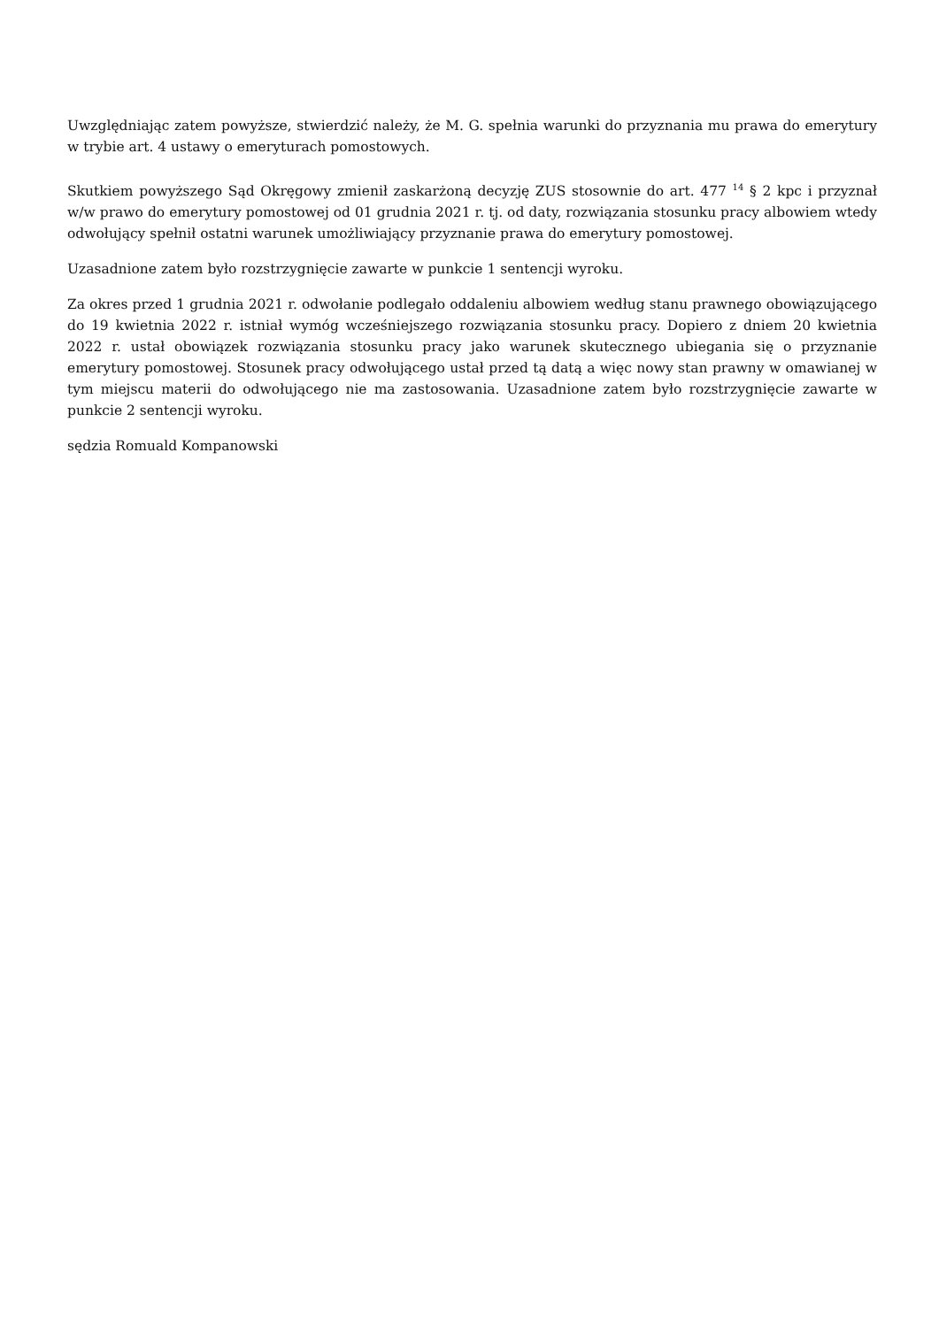Uwzględniając zatem powyższe, stwierdzić należy, że M. G. spełnia warunki do przyznania mu prawa do emerytury w trybie art. 4 ustawy o emeryturach pomostowych.
Skutkiem powyższego Sąd Okręgowy zmienił zaskarżoną decyzję ZUS stosownie do art. 477 <sup>14</sup> § 2 kpc i przyznał w/w prawo do emerytury pomostowej od 01 grudnia 2021 r. tj. od daty, rozwiązania stosunku pracy albowiem wtedy odwołujący spełnił ostatni warunek umożliwiający przyznanie prawa do emerytury pomostowej.
Uzasadnione zatem było rozstrzygnięcie zawarte w punkcie 1 sentencji wyroku.
Za okres przed 1 grudnia 2021 r. odwołanie podlegało oddaleniu albowiem według stanu prawnego obowiązującego do 19 kwietnia 2022 r. istniał wymóg wcześniejszego rozwiązania stosunku pracy. Dopiero z dniem 20 kwietnia 2022 r. ustał obowiązek rozwiązania stosunku pracy jako warunek skutecznego ubiegania się o przyznanie emerytury pomostowej. Stosunek pracy odwołującego ustał przed tą datą a więc nowy stan prawny w omawianej w tym miejscu materii do odwołującego nie ma zastosowania. Uzasadnione zatem było rozstrzygnięcie zawarte w punkcie 2 sentencji wyroku.
sędzia Romuald Kompanowski